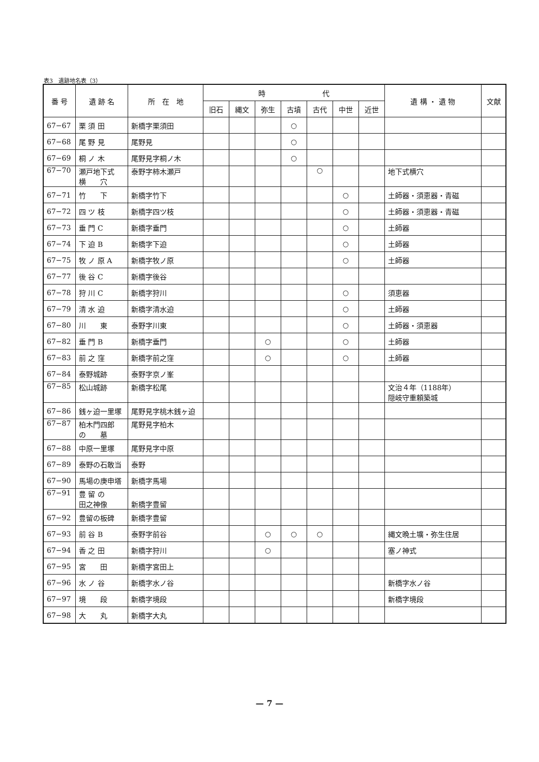表3　遺跡地名表（3）
| 番 号 | 遺 跡 名 | 所 在 地 | 時 代 | | | | | | | 遺 構 ・ 遺 物 | 文献 |
| --- | --- | --- | --- | --- | --- | --- | --- | --- | --- | --- | --- |
| | | | 旧石 | 縄文 | 弥生 | 古墳 | 古代 | 中世 | 近世 | | |
| 67−67 | 栗 須 田 | 新橋字栗須田 | | | | ○ | | | | | |
| 67−68 | 尾 野 見 | 尾野見 | | | | ○ | | | | | |
| 67−69 | 桐 ノ 木 | 尾野見字桐ノ木 | | | | ○ | | | | | |
| 67−70 | 瀬戸地下式 横 穴 | 泰野字柿木瀬戸 | | | | | ○ | | | 地下式横穴 | |
| 67−71 | 竹 下 | 新橋字竹下 | | | | | | ○ | | 土師器・須恵器・青磁 | |
| 67−72 | 四 ツ 枝 | 新橋字四ツ枝 | | | | | | ○ | | 土師器・須恵器・青磁 | |
| 67−73 | 垂 門 C | 新橋字垂門 | | | | | | ○ | | 土師器 | |
| 67−74 | 下 迫 B | 新橋字下迫 | | | | | | ○ | | 土師器 | |
| 67−75 | 牧 ノ 原 A | 新橋字牧ノ原 | | | | | | ○ | | 土師器 | |
| 67−77 | 後 谷 C | 新橋字後谷 | | | | | | | | | |
| 67−78 | 狩 川 C | 新橋字狩川 | | | | | | ○ | | 須恵器 | |
| 67−79 | 清 水 迫 | 新橋字清水迫 | | | | | | ○ | | 土師器 | |
| 67−80 | 川 東 | 泰野字川東 | | | | | | ○ | | 土師器・須恵器 | |
| 67−82 | 垂 門 B | 新橋字垂門 | | | ○ | | | ○ | | 土師器 | |
| 67−83 | 前 之 窪 | 新橋字前之窪 | | | ○ | | | ○ | | 土師器 | |
| 67−84 | 泰野城跡 | 泰野字京ノ峯 | | | | | | | | | |
| 67−85 | 松山城跡 | 新橋字松尾 | | | | | | | | 文治４年（1188年） 隠岐守重頼築城 | |
| 67−86 | 銭ヶ迫一里塚 | 尾野見字桃木銭ヶ迫 | | | | | | | | | |
| 67−87 | 柏木門四郎 の 墓 | 尾野見字柏木 | | | | | | | | | |
| 67−88 | 中原一里塚 | 尾野見字中原 | | | | | | | | | |
| 67−89 | 泰野の石敢当 | 泰野 | | | | | | | | | |
| 67−90 | 馬場の庚申塔 | 新橋字馬場 | | | | | | | | | |
| 67−91 | 豊 留 の 田之神像 | 新橋字豊留 | | | | | | | | | |
| 67−92 | 豊留の板碑 | 新橋字豊留 | | | | | | | | | |
| 67−93 | 前 谷 B | 泰野字前谷 | | | ○ | ○ | ○ | | | 縄文晩土壙・弥生住居 | |
| 67−94 | 香 之 田 | 新橋字狩川 | | | ○ | | | | | 塞ノ神式 | |
| 67−95 | 宮 田 | 新橋字宮田上 | | | | | | | | | |
| 67−96 | 水 ノ 谷 | 新橋字水ノ谷 | | | | | | | | 新橋字水ノ谷 | |
| 67−97 | 境 段 | 新橋字境段 | | | | | | | | 新橋字境段 | |
| 67−98 | 大 丸 | 新橋字大丸 | | | | | | | | | |
— 7 —